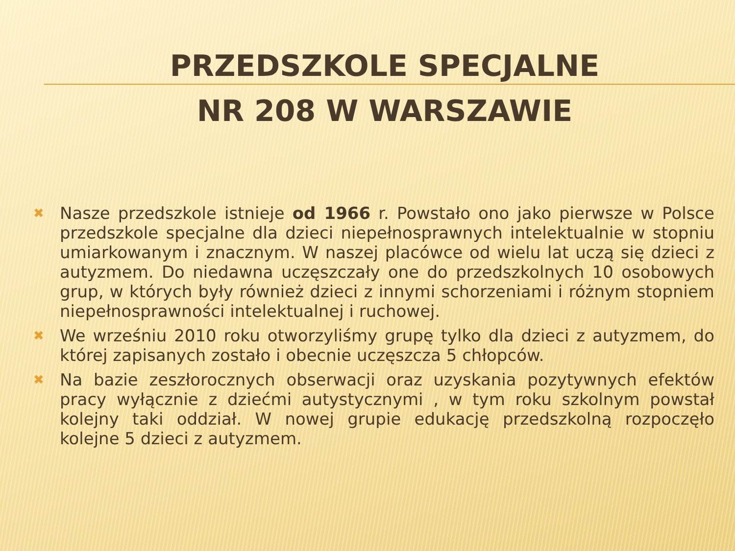PRZEDSZKOLE SPECJALNE
NR 208 W WARSZAWIE
✖ Nasze przedszkole istnieje od 1966 r. Powstało ono jako pierwsze w Polsce przedszkole specjalne dla dzieci niepełnosprawnych intelektualnie w stopniu umiarkowanym i znacznym. W naszej placówce od wielu lat uczą się dzieci z autyzmem. Do niedawna uczęszczały one do przedszkolnych 10 osobowych grup, w których były również dzieci z innymi schorzeniami i różnym stopniem niepełnosprawności intelektualnej i ruchowej.
✖ We wrześniu 2010 roku otworzyliśmy grupę tylko dla dzieci z autyzmem, do której zapisanych zostało i obecnie uczęszcza 5 chłopców.
✖ Na bazie zeszłorocznych obserwacji oraz uzyskania pozytywnych efektów pracy wyłącznie z dziećmi autystycznymi , w tym roku szkolnym powstał kolejny taki oddział. W nowej grupie edukację przedszkolną rozpoczęło kolejne 5 dzieci z autyzmem.